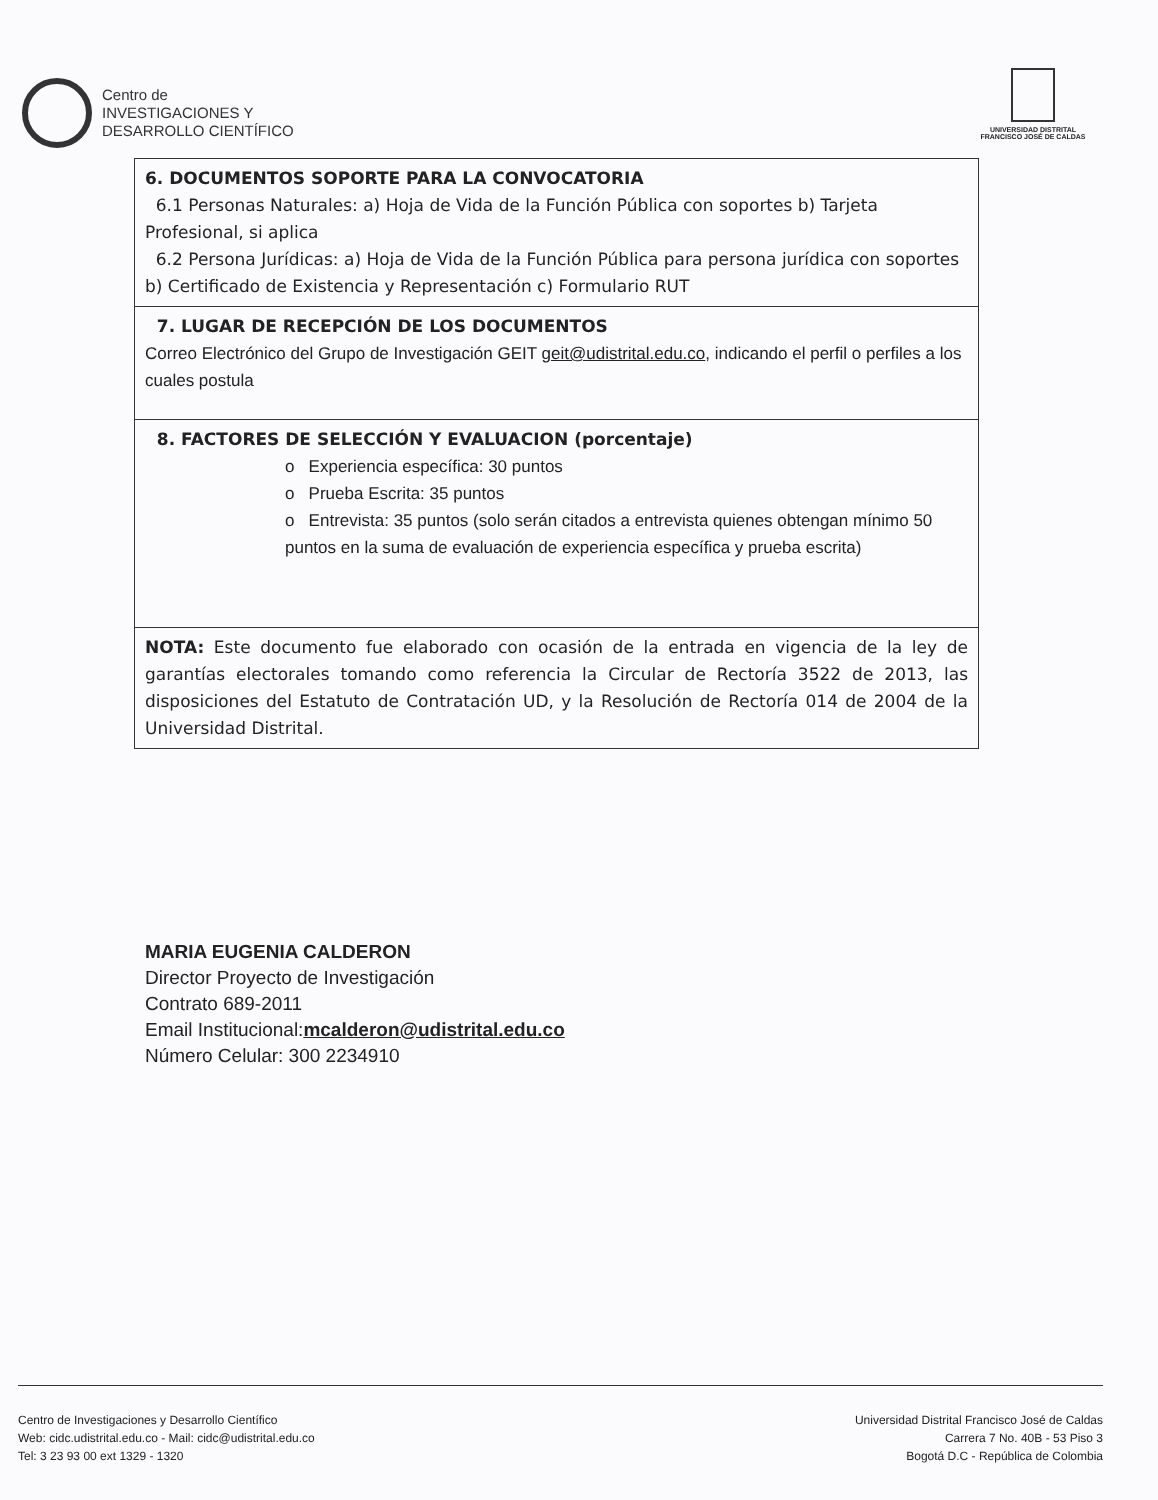Centro de
INVESTIGACIONES Y
DESARROLLO CIENTÍFICO
UNIVERSIDAD DISTRITAL
FRANCISCO JOSÉ DE CALDAS
| 6. DOCUMENTOS SOPORTE PARA LA CONVOCATORIA 6.1 Personas Naturales: a) Hoja de Vida de la Función Pública con soportes b) Tarjeta Profesional, si aplica 6.2 Persona Jurídicas: a) Hoja de Vida de la Función Pública para persona jurídica con soportes b) Certificado de Existencia y Representación c) Formulario RUT |
| 7. LUGAR DE RECEPCIÓN DE LOS DOCUMENTOS Correo Electrónico del Grupo de Investigación GEIT geit@udistrital.edu.co , indicando el perfil o perfiles a los cuales postula |
| 8. FACTORES DE SELECCIÓN Y EVALUACION (porcentaje) o Experiencia específica: 30 puntos o Prueba Escrita: 35 puntos o Entrevista: 35 puntos (solo serán citados a entrevista quienes obtengan mínimo 50 puntos en la suma de evaluación de experiencia específica y prueba escrita) |
| NOTA: Este documento fue elaborado con ocasión de la entrada en vigencia de la ley de garantías electorales tomando como referencia la Circular de Rectoría 3522 de 2013, las disposiciones del Estatuto de Contratación UD, y la Resolución de Rectoría 014 de 2004 de la Universidad Distrital. |
MARIA EUGENIA CALDERON
Director Proyecto de Investigación
Contrato 689-2011
Email Institucional:mcalderon@udistrital.edu.co
Número Celular: 300 2234910
Centro de Investigaciones y Desarrollo Científico
Web: cidc.udistrital.edu.co - Mail: cidc@udistrital.edu.co
Tel: 3 23 93 00 ext 1329 - 1320
Universidad Distrital Francisco José de Caldas
Carrera 7 No. 40B - 53 Piso 3
Bogotá D.C - República de Colombia